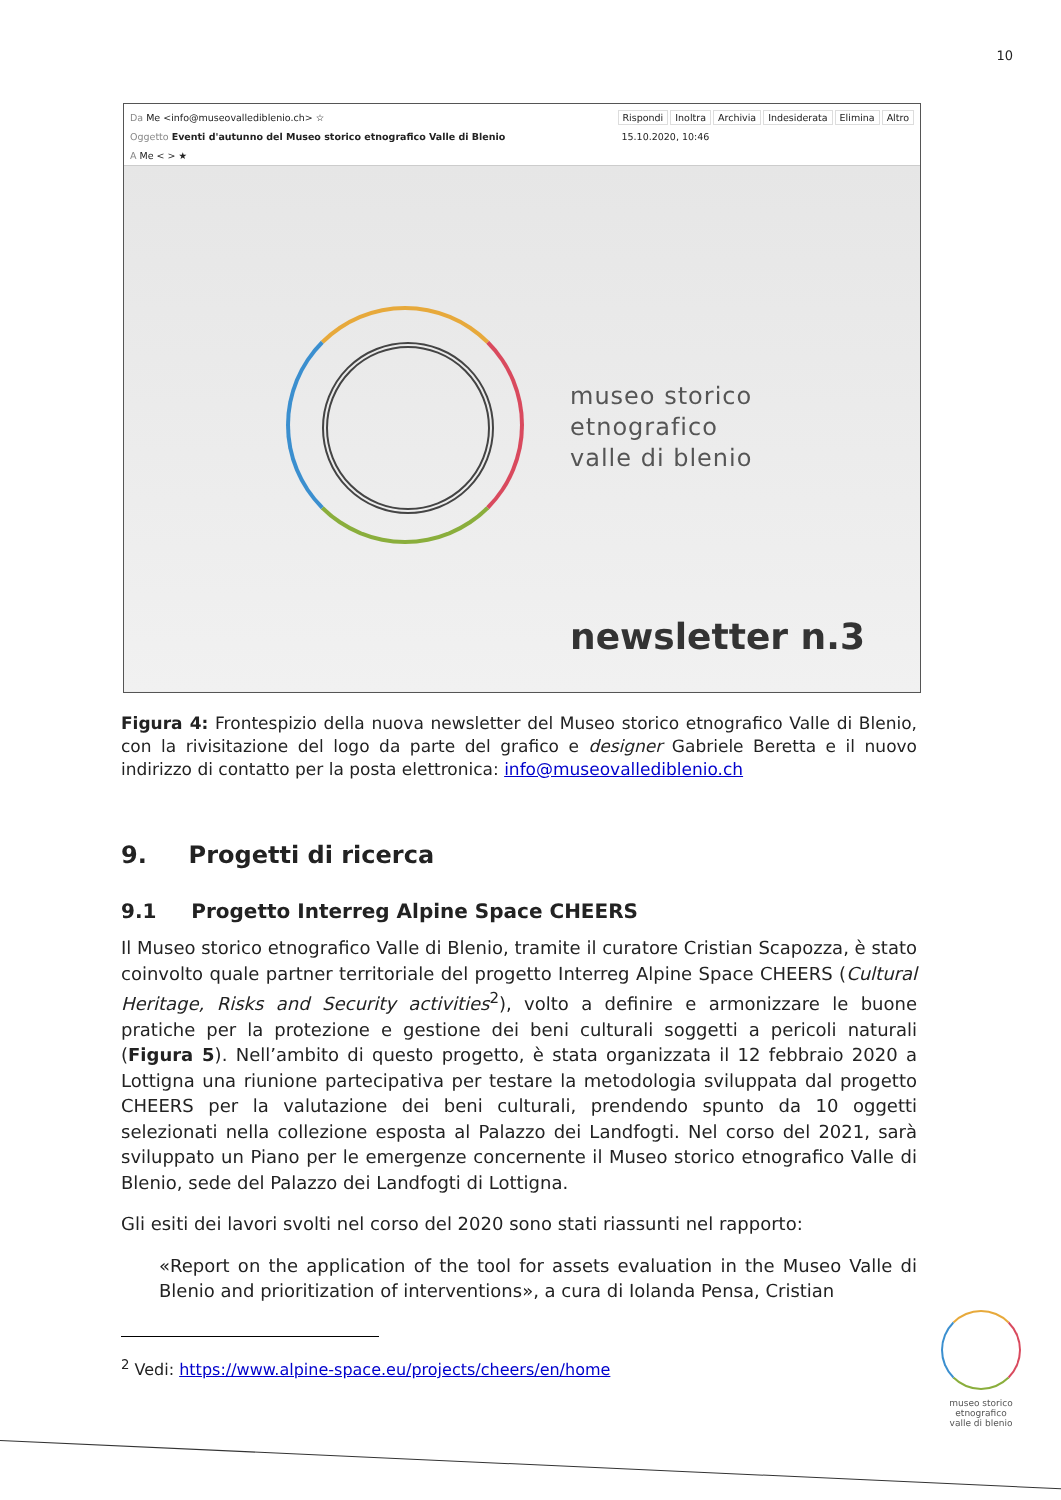10
Rispondi Inoltra Archivia Indesiderata Elimina Altro
15.10.2020, 10:46
Da Me <info@museovallediblenio.ch> ☆
Oggetto Eventi d'autunno del Museo storico etnografico Valle di Blenio
A Me < > ★
museo storico
etnografico
valle di blenio
newsletter n.3
Figura 4: Frontespizio della nuova newsletter del Museo storico etnografico Valle di Blenio, con la rivisitazione del logo da parte del grafico e designer Gabriele Beretta e il nuovo indirizzo di contatto per la posta elettronica: info@museovallediblenio.ch
9. Progetti di ricerca
9.1 Progetto Interreg Alpine Space CHEERS
Il Museo storico etnografico Valle di Blenio, tramite il curatore Cristian Scapozza, è stato coinvolto quale partner territoriale del progetto Interreg Alpine Space CHEERS (Cultural Heritage, Risks and Security activities<sup>2</sup>), volto a definire e armonizzare le buone pratiche per la protezione e gestione dei beni culturali soggetti a pericoli naturali (Figura 5). Nell’ambito di questo progetto, è stata organizzata il 12 febbraio 2020 a Lottigna una riunione partecipativa per testare la metodologia sviluppata dal progetto CHEERS per la valutazione dei beni culturali, prendendo spunto da 10 oggetti selezionati nella collezione esposta al Palazzo dei Landfogti. Nel corso del 2021, sarà sviluppato un Piano per le emergenze concernente il Museo storico etnografico Valle di Blenio, sede del Palazzo dei Landfogti di Lottigna.
Gli esiti dei lavori svolti nel corso del 2020 sono stati riassunti nel rapporto:
«Report on the application of the tool for assets evaluation in the Museo Valle di Blenio and prioritization of interventions», a cura di Iolanda Pensa, Cristian
<sup>2</sup> Vedi: https://www.alpine-space.eu/projects/cheers/en/home
museo storico
etnografico
valle di blenio